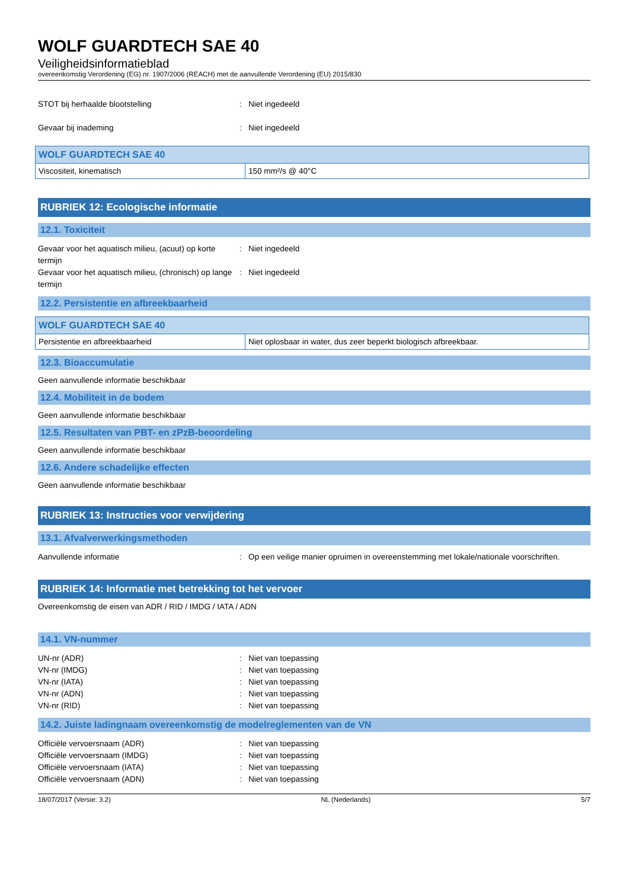WOLF GUARDTECH SAE 40
Veiligheidsinformatieblad
overeenkomstig Verordening (EG) nr. 1907/2006 (REACH) met de aanvullende Verordening (EU) 2015/830
STOT bij herhaalde blootstelling: Niet ingedeeld
Gevaar bij inademing: Niet ingedeeld
| WOLF GUARDTECH SAE 40 | |
| --- | --- |
| Viscositeit, kinematisch | 150 mm²/s @ 40°C |
RUBRIEK 12: Ecologische informatie
12.1. Toxiciteit
Gevaar voor het aquatisch milieu, (acuut) op korte termijn: Niet ingedeeld
Gevaar voor het aquatisch milieu, (chronisch) op lange termijn: Niet ingedeeld
12.2. Persistentie en afbreekbaarheid
| WOLF GUARDTECH SAE 40 | |
| --- | --- |
| Persistentie en afbreekbaarheid | Niet oplosbaar in water, dus zeer beperkt biologisch afbreekbaar. |
12.3. Bioaccumulatie
Geen aanvullende informatie beschikbaar
12.4. Mobiliteit in de bodem
Geen aanvullende informatie beschikbaar
12.5. Resultaten van PBT- en zPzB-beoordeling
Geen aanvullende informatie beschikbaar
12.6. Andere schadelijke effecten
Geen aanvullende informatie beschikbaar
RUBRIEK 13: Instructies voor verwijdering
13.1. Afvalverwerkingsmethoden
Aanvullende informatie: Op een veilige manier opruimen in overeenstemming met lokale/nationale voorschriften.
RUBRIEK 14: Informatie met betrekking tot het vervoer
Overeenkomstig de eisen van ADR / RID / IMDG / IATA / ADN
14.1. VN-nummer
UN-nr (ADR): Niet van toepassing
VN-nr (IMDG): Niet van toepassing
VN-nr (IATA): Niet van toepassing
VN-nr (ADN): Niet van toepassing
VN-nr (RID): Niet van toepassing
14.2. Juiste ladingnaam overeenkomstig de modelreglementen van de VN
Officiële vervoersnaam (ADR): Niet van toepassing
Officiële vervoersnaam (IMDG): Niet van toepassing
Officiële vervoersnaam (IATA): Niet van toepassing
Officiële vervoersnaam (ADN): Niet van toepassing
18/07/2017 (Versie: 3.2) NL (Nederlands) 5/7